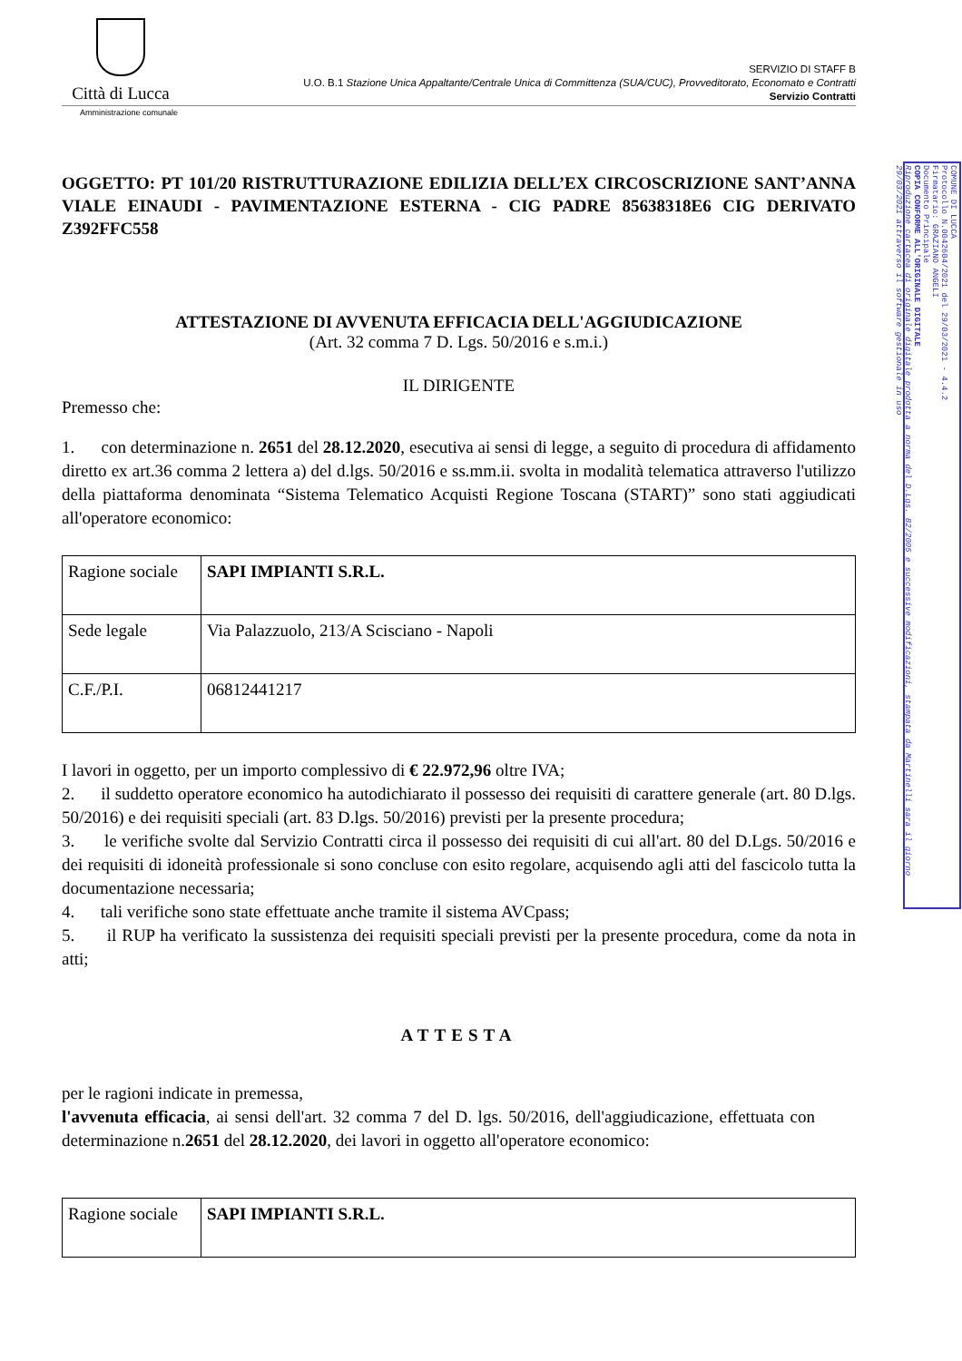Città di Lucca
SERVIZIO DI STAFF B
U.O. B.1 Stazione Unica Appaltante/Centrale Unica di Committenza (SUA/CUC), Provveditorato, Economato e Contratti
Servizio Contratti
Amministrazione comunale
OGGETTO: PT 101/20 RISTRUTTURAZIONE EDILIZIA DELL’EX CIRCOSCRIZIONE SANT’ANNA VIALE EINAUDI - PAVIMENTAZIONE ESTERNA - CIG PADRE 85638318E6 CIG DERIVATO Z392FFC558
ATTESTAZIONE DI AVVENUTA EFFICACIA DELL'AGGIUDICAZIONE
(Art. 32 comma 7 D. Lgs. 50/2016 e s.m.i.)
IL DIRIGENTE
Premesso che:
1. con determinazione n. 2651 del 28.12.2020, esecutiva ai sensi di legge, a seguito di procedura di affidamento diretto ex art.36 comma 2 lettera a) del d.lgs. 50/2016 e ss.mm.ii. svolta in modalità telematica attraverso l'utilizzo della piattaforma denominata “Sistema Telematico Acquisti Regione Toscana (START)” sono stati aggiudicati all'operatore economico:
| Ragione sociale | SAPI IMPIANTI S.R.L. |
| Sede legale | Via Palazzuolo, 213/A Scisciano - Napoli |
| C.F./P.I. | 06812441217 |
I lavori in oggetto, per un importo complessivo di € 22.972,96 oltre IVA;
2. il suddetto operatore economico ha autodichiarato il possesso dei requisiti di carattere generale (art. 80 D.lgs. 50/2016) e dei requisiti speciali (art. 83 D.lgs. 50/2016) previsti per la presente procedura;
3. le verifiche svolte dal Servizio Contratti circa il possesso dei requisiti di cui all'art. 80 del D.Lgs. 50/2016 e dei requisiti di idoneità professionale si sono concluse con esito regolare, acquisendo agli atti del fascicolo tutta la documentazione necessaria;
4. tali verifiche sono state effettuate anche tramite il sistema AVCpass;
5. il RUP ha verificato la sussistenza dei requisiti speciali previsti per la presente procedura, come da nota in atti;
ATTESTA
per le ragioni indicate in premessa,
l'avvenuta efficacia, ai sensi dell'art. 32 comma 7 del D. lgs. 50/2016, dell'aggiudicazione, effettuata con determinazione n.2651 del 28.12.2020, dei lavori in oggetto all'operatore economico:
| Ragione sociale | SAPI IMPIANTI S.R.L. |
COMUNE DI LUCCA
Protocollo N.0042604/2021 del 29/03/2021 - 4.4.2
Firmatario: GRAZIANO ANGELI
Documento Principale
COPIA CONFORME ALL'ORIGINALE DIGITALE
Riproduzione cartacea di originale digitale prodotta a norma del D.Lgs. 82/2005 e successive modificazioni, stampata da Martinelli sara il giorno 29/03/2021 attraverso il software gestionale in uso